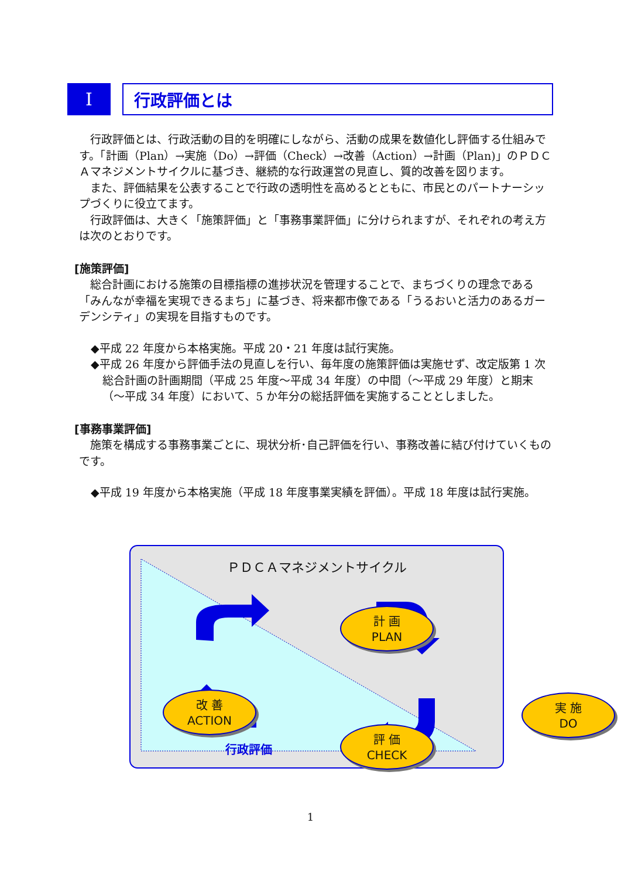Ⅰ 行政評価とは
行政評価とは、行政活動の目的を明確にしながら、活動の成果を数値化し評価する仕組みです。「計画（Plan）→実施（Do）→評価（Check）→改善（Action）→計画（Plan)」のＰＤＣＡマネジメントサイクルに基づき、継続的な行政運営の見直し、質的改善を図ります。
また、評価結果を公表することで行政の透明性を高めるとともに、市民とのパートナーシップづくりに役立てます。
行政評価は、大きく「施策評価」と「事務事業評価」に分けられますが、それぞれの考え方は次のとおりです。
[施策評価]
総合計画における施策の目標指標の進捗状況を管理することで、まちづくりの理念である「みんなが幸福を実現できるまち」に基づき、将来都市像である「うるおいと活力のあるガーデンシティ」の実現を目指すものです。
◆平成 22 年度から本格実施。平成 20・21 年度は試行実施。
◆平成 26 年度から評価手法の見直しを行い、毎年度の施策評価は実施せず、改定版第 1 次総合計画の計画期間（平成 25 年度～平成 34 年度）の中間（～平成 29 年度）と期末（～平成 34 年度）において、5 か年分の総括評価を実施することとしました。
[事務事業評価]
施策を構成する事務事業ごとに、現状分析･自己評価を行い、事務改善に結び付けていくものです。
◆平成 19 年度から本格実施（平成 18 年度事業実績を評価）。平成 18 年度は試行実施。
ＰＤＣＡマネジメントサイクル
計 画
PLAN
実 施
DO
評 価
CHECK
改 善
ACTION
行政評価
1